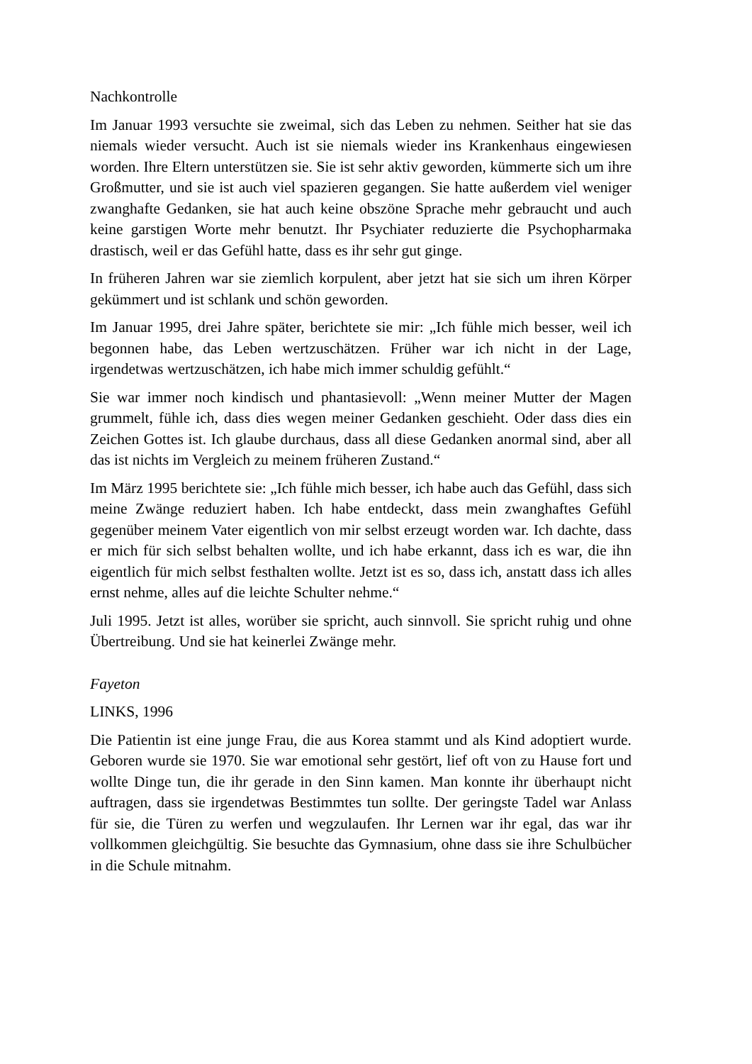Nachkontrolle
Im Januar 1993 versuchte sie zweimal, sich das Leben zu nehmen. Seither hat sie das niemals wieder versucht. Auch ist sie niemals wieder ins Krankenhaus eingewiesen worden. Ihre Eltern unterstützen sie. Sie ist sehr aktiv geworden, kümmerte sich um ihre Großmutter, und sie ist auch viel spazieren gegangen. Sie hatte außerdem viel weniger zwanghafte Gedanken, sie hat auch keine obszöne Sprache mehr gebraucht und auch keine garstigen Worte mehr benutzt. Ihr Psychiater reduzierte die Psychopharmaka drastisch, weil er das Gefühl hatte, dass es ihr sehr gut ginge.
In früheren Jahren war sie ziemlich korpulent, aber jetzt hat sie sich um ihren Körper gekümmert und ist schlank und schön geworden.
Im Januar 1995, drei Jahre später, berichtete sie mir: „Ich fühle mich besser, weil ich begonnen habe, das Leben wertzuschätzen. Früher war ich nicht in der Lage, irgendetwas wertzuschätzen, ich habe mich immer schuldig gefühlt.“
Sie war immer noch kindisch und phantasievoll: „Wenn meiner Mutter der Magen grummelt, fühle ich, dass dies wegen meiner Gedanken geschieht. Oder dass dies ein Zeichen Gottes ist. Ich glaube durchaus, dass all diese Gedanken anormal sind, aber all das ist nichts im Vergleich zu meinem früheren Zustand.“
Im März 1995 berichtete sie: „Ich fühle mich besser, ich habe auch das Gefühl, dass sich meine Zwänge reduziert haben. Ich habe entdeckt, dass mein zwanghaftes Gefühl gegenüber meinem Vater eigentlich von mir selbst erzeugt worden war. Ich dachte, dass er mich für sich selbst behalten wollte, und ich habe erkannt, dass ich es war, die ihn eigentlich für mich selbst festhalten wollte. Jetzt ist es so, dass ich, anstatt dass ich alles ernst nehme, alles auf die leichte Schulter nehme.“
Juli 1995. Jetzt ist alles, worüber sie spricht, auch sinnvoll. Sie spricht ruhig und ohne Übertreibung. Und sie hat keinerlei Zwänge mehr.
Fayeton
LINKS, 1996
Die Patientin ist eine junge Frau, die aus Korea stammt und als Kind adoptiert wurde. Geboren wurde sie 1970. Sie war emotional sehr gestört, lief oft von zu Hause fort und wollte Dinge tun, die ihr gerade in den Sinn kamen. Man konnte ihr überhaupt nicht auftragen, dass sie irgendetwas Bestimmtes tun sollte. Der geringste Tadel war Anlass für sie, die Türen zu werfen und wegzulaufen. Ihr Lernen war ihr egal, das war ihr vollkommen gleichgültig. Sie besuchte das Gymnasium, ohne dass sie ihre Schulbücher in die Schule mitnahm.